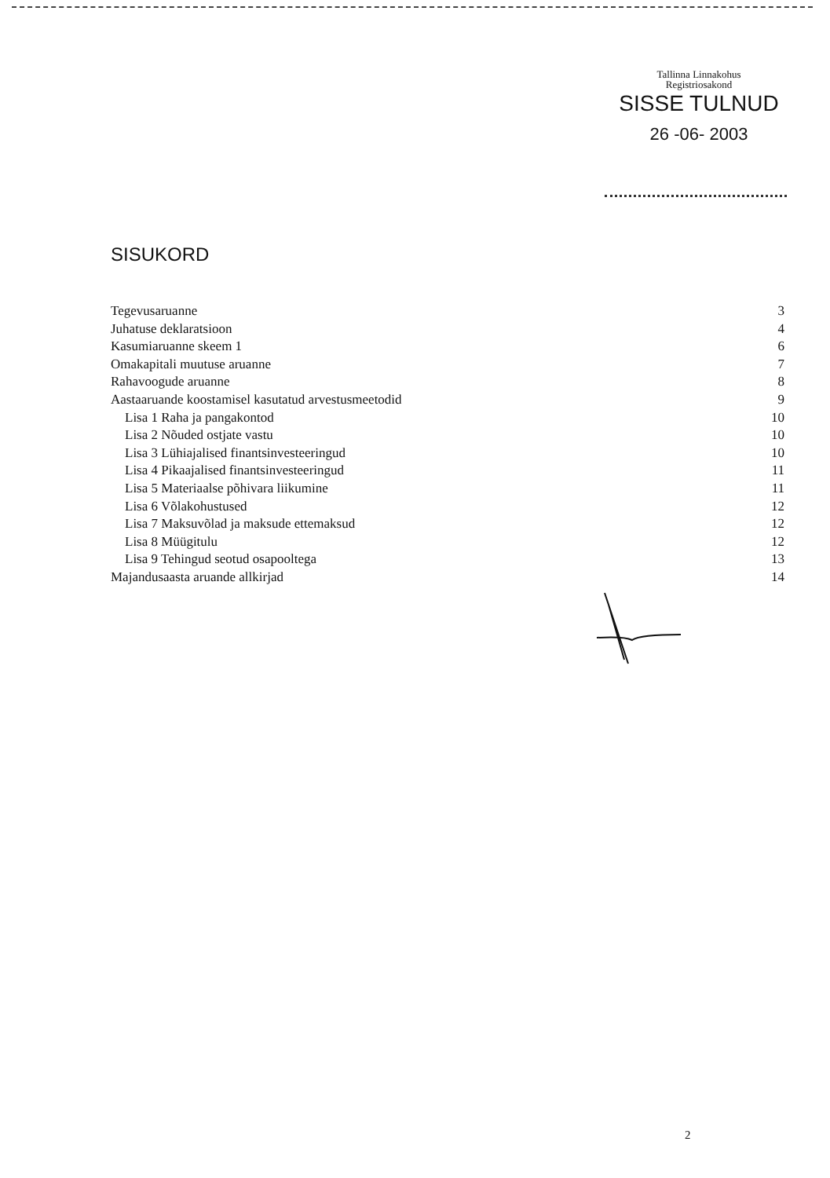Tallinna Linnakohus
Registriosakond
SISSE TULNUD
26 -06- 2003
SISUKORD
Tegevusaruanne 3
Juhatuse deklaratsioon 4
Kasumiaruanne skeem 1 6
Omakapitali muutuse aruanne 7
Rahavoogude aruanne 8
Aastaaruande koostamisel kasutatud arvestusmeetodid 9
Lisa 1 Raha ja pangakontod 10
Lisa 2 Nõuded ostjate vastu 10
Lisa 3 Lühiajalised finantsinvesteeringud 10
Lisa 4 Pikaajalised finantsinvesteeringud 11
Lisa 5 Materiaalse põhivara liikumine 11
Lisa 6 Võlakohustused 12
Lisa 7 Maksuvõlad ja maksude ettemaksud 12
Lisa 8 Müügitulu 12
Lisa 9 Tehingud seotud osapooltega 13
Majandusaasta aruande allkirjad 14
2